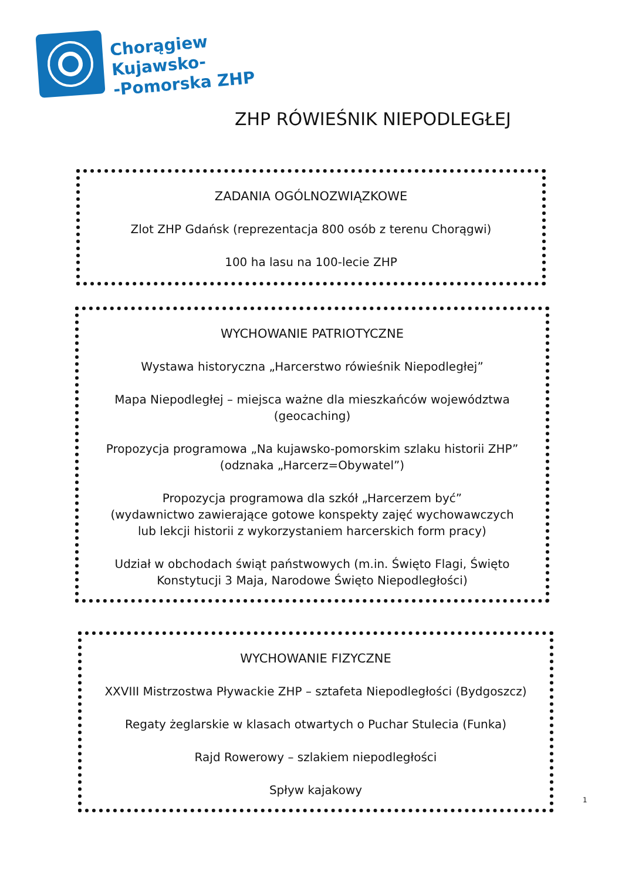Chorągiew
Kujawsko-
-Pomorska ZHP
ZHP RÓWIEŚNIK NIEPODLEGŁEJ
ZADANIA OGÓLNOZWIĄZKOWE
Zlot ZHP Gdańsk (reprezentacja 800 osób z terenu Chorągwi)
100 ha lasu na 100-lecie ZHP
WYCHOWANIE PATRIOTYCZNE
Wystawa historyczna „Harcerstwo rówieśnik Niepodległej”
Mapa Niepodległej – miejsca ważne dla mieszkańców województwa
(geocaching)
Propozycja programowa „Na kujawsko-pomorskim szlaku historii ZHP”
(odznaka „Harcerz=Obywatel”)
Propozycja programowa dla szkół „Harcerzem być”
(wydawnictwo zawierające gotowe konspekty zajęć wychowawczych
lub lekcji historii z wykorzystaniem harcerskich form pracy)
Udział w obchodach świąt państwowych (m.in. Święto Flagi, Święto
Konstytucji 3 Maja, Narodowe Święto Niepodległości)
WYCHOWANIE FIZYCZNE
XXVIII Mistrzostwa Pływackie ZHP – sztafeta Niepodległości (Bydgoszcz)
Regaty żeglarskie w klasach otwartych o Puchar Stulecia (Funka)
Rajd Rowerowy – szlakiem niepodległości
Spływ kajakowy
1